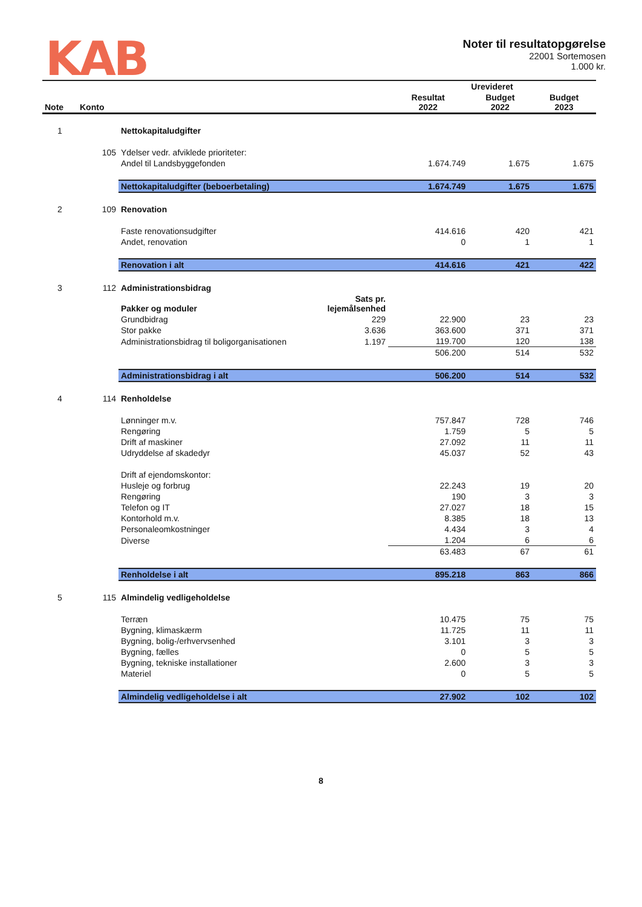KAB
Noter til resultatopgørelse
22001 Sortemosen
1.000 kr.
| | | | | Urevideret | | |
| --- | --- | --- | --- | --- | --- | --- |
| Note | Konto | | | Resultat 2022 | Budget 2022 | Budget 2023 |
| 1 | | Nettokapitaludgifter | | | | |
| | 105 | Ydelser vedr. afviklede prioriteter: | | | | |
| | | Andel til Landsbyggefonden | | 1.674.749 | 1.675 | 1.675 |
| | | Nettokapitaludgifter (beboerbetaling) | | 1.674.749 | 1.675 | 1.675 |
| 2 | 109 | Renovation | | | | |
| | | Faste renovationsudgifter | | 414.616 | 420 | 421 |
| | | Andet, renovation | | 0 | 1 | 1 |
| | | Renovation i alt | | 414.616 | 421 | 422 |
| 3 | 112 | Administrationsbidrag | | | | |
| | | Pakker og moduler | Sats pr. lejemålsenhed | | | |
| | | Grundbidrag | 229 | 22.900 | 23 | 23 |
| | | Stor pakke | 3.636 | 363.600 | 371 | 371 |
| | | Administrationsbidrag til boligorganisationen | 1.197 | 119.700 | 120 | 138 |
| | | | | 506.200 | 514 | 532 |
| | | Administrationsbidrag i alt | | 506.200 | 514 | 532 |
| 4 | 114 | Renholdelse | | | | |
| | | Lønninger m.v. | | 757.847 | 728 | 746 |
| | | Rengøring | | 1.759 | 5 | 5 |
| | | Drift af maskiner | | 27.092 | 11 | 11 |
| | | Udryddelse af skadedyr | | 45.037 | 52 | 43 |
| | | Drift af ejendomskontor: | | | | |
| | | Husleje og forbrug | | 22.243 | 19 | 20 |
| | | Rengøring | | 190 | 3 | 3 |
| | | Telefon og IT | | 27.027 | 18 | 15 |
| | | Kontorhold m.v. | | 8.385 | 18 | 13 |
| | | Personaleomkostninger | | 4.434 | 3 | 4 |
| | | Diverse | | 1.204 | 6 | 6 |
| | | | | 63.483 | 67 | 61 |
| | | Renholdelse i alt | | 895.218 | 863 | 866 |
| 5 | 115 | Almindelig vedligeholdelse | | | | |
| | | Terræn | | 10.475 | 75 | 75 |
| | | Bygning, klimaskærm | | 11.725 | 11 | 11 |
| | | Bygning, bolig-/erhvervsenhed | | 3.101 | 3 | 3 |
| | | Bygning, fælles | | 0 | 5 | 5 |
| | | Bygning, tekniske installationer | | 2.600 | 3 | 3 |
| | | Materiel | | 0 | 5 | 5 |
| | | Almindelig vedligeholdelse i alt | | 27.902 | 102 | 102 |
8